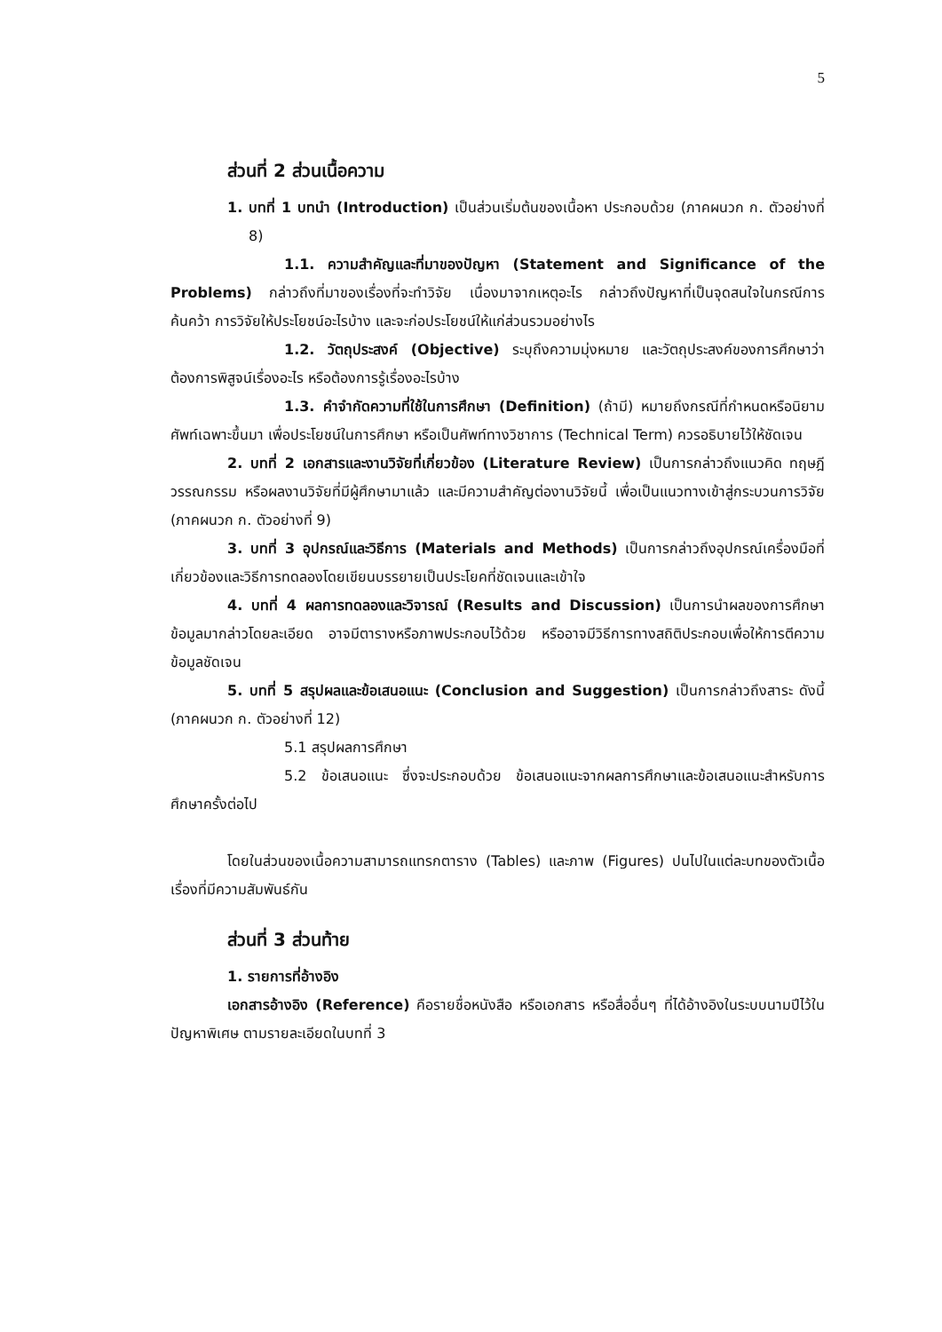5
ส่วนที่ 2 ส่วนเนื้อความ
1. บทที่ 1 บทนำ (Introduction) เป็นส่วนเริ่มต้นของเนื้อหา ประกอบด้วย (ภาคผนวก ก. ตัวอย่างที่ 8)
1.1. ความสำคัญและที่มาของปัญหา (Statement and Significance of the Problems) กล่าวถึงที่มาของเรื่องที่จะทำวิจัย เนื่องมาจากเหตุอะไร กล่าวถึงปัญหาที่เป็นจุดสนใจในกรณีการค้นคว้า การวิจัยให้ประโยชน์อะไรบ้าง และจะก่อประโยชน์ให้แก่ส่วนรวมอย่างไร
1.2. วัตถุประสงค์ (Objective) ระบุถึงความมุ่งหมาย และวัตถุประสงค์ของการศึกษาว่าต้องการพิสูจน์เรื่องอะไร หรือต้องการรู้เรื่องอะไรบ้าง
1.3. คำจำกัดความที่ใช้ในการศึกษา (Definition) (ถ้ามี) หมายถึงกรณีที่กำหนดหรือนิยามศัพท์เฉพาะขึ้นมา เพื่อประโยชน์ในการศึกษา หรือเป็นศัพท์ทางวิชาการ (Technical Term) ควรอธิบายไว้ให้ชัดเจน
2. บทที่ 2 เอกสารและงานวิจัยที่เกี่ยวข้อง (Literature Review) เป็นการกล่าวถึงแนวคิด ทฤษฎี วรรณกรรม หรือผลงานวิจัยที่มีผู้ศึกษามาแล้ว และมีความสำคัญต่องานวิจัยนี้ เพื่อเป็นแนวทางเข้าสู่กระบวนการวิจัย (ภาคผนวก ก. ตัวอย่างที่ 9)
3. บทที่ 3 อุปกรณ์และวิธีการ (Materials and Methods) เป็นการกล่าวถึงอุปกรณ์เครื่องมือที่เกี่ยวข้องและวิธีการทดลองโดยเขียนบรรยายเป็นประโยคที่ชัดเจนและเข้าใจ
4. บทที่ 4 ผลการทดลองและวิจารณ์ (Results and Discussion) เป็นการนำผลของการศึกษาข้อมูลมากล่าวโดยละเอียด อาจมีตารางหรือภาพประกอบไว้ด้วย หรืออาจมีวิธีการทางสถิติประกอบเพื่อให้การตีความข้อมูลชัดเจน
5. บทที่ 5 สรุปผลและข้อเสนอแนะ (Conclusion and Suggestion) เป็นการกล่าวถึงสาระ ดังนี้ (ภาคผนวก ก. ตัวอย่างที่ 12)
5.1 สรุปผลการศึกษา
5.2 ข้อเสนอแนะ ซึ่งจะประกอบด้วย ข้อเสนอแนะจากผลการศึกษาและข้อเสนอแนะสำหรับการศึกษาครั้งต่อไป
โดยในส่วนของเนื้อความสามารถแทรกตาราง (Tables) และภาพ (Figures) ปนไปในแต่ละบทของตัวเนื้อเรื่องที่มีความสัมพันธ์กัน
ส่วนที่ 3 ส่วนท้าย
1. รายการที่อ้างอิง
เอกสารอ้างอิง (Reference) คือรายชื่อหนังสือ หรือเอกสาร หรือสื่ออื่นๆ ที่ได้อ้างอิงในระบบนามปีไว้ในปัญหาพิเศษ ตามรายละเอียดในบทที่ 3